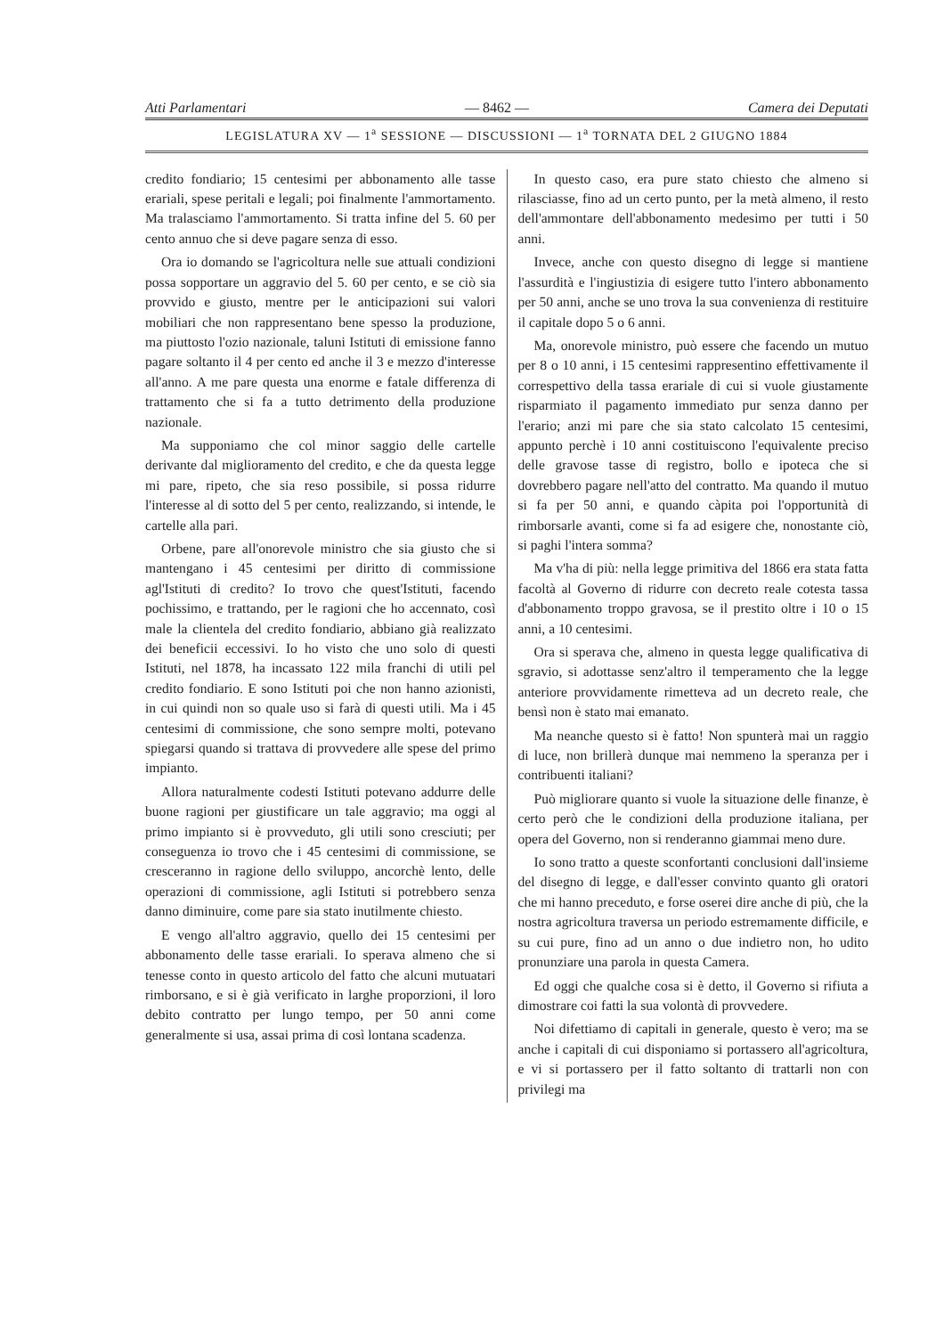Atti Parlamentari — 8462 — Camera dei Deputati
LEGISLATURA XV — 1<sup>a</sup> SESSIONE — DISCUSSIONI — 1<sup>a</sup> TORNATA DEL 2 GIUGNO 1884
credito fondiario; 15 centesimi per abbonamento alle tasse erariali, spese peritali e legali; poi finalmente l'ammortamento. Ma tralasciamo l'ammortamento. Si tratta infine del 5. 60 per cento annuo che si deve pagare senza di esso.
Ora io domando se l'agricoltura nelle sue attuali condizioni possa sopportare un aggravio del 5. 60 per cento, e se ciò sia provvido e giusto, mentre per le anticipazioni sui valori mobiliari che non rappresentano bene spesso la produzione, ma piuttosto l'ozio nazionale, taluni Istituti di emissione fanno pagare soltanto il 4 per cento ed anche il 3 e mezzo d'interesse all'anno. A me pare questa una enorme e fatale differenza di trattamento che si fa a tutto detrimento della produzione nazionale.
Ma supponiamo che col minor saggio delle cartelle derivante dal miglioramento del credito, e che da questa legge mi pare, ripeto, che sia reso possibile, si possa ridurre l'interesse al di sotto del 5 per cento, realizzando, si intende, le cartelle alla pari.
Orbene, pare all'onorevole ministro che sia giusto che si mantengano i 45 centesimi per diritto di commissione agl'Istituti di credito? Io trovo che quest'Istituti, facendo pochissimo, e trattando, per le ragioni che ho accennato, così male la clientela del credito fondiario, abbiano già realizzato dei beneficii eccessivi. Io ho visto che uno solo di questi Istituti, nel 1878, ha incassato 122 mila franchi di utili pel credito fondiario. E sono Istituti poi che non hanno azionisti, in cui quindi non so quale uso si farà di questi utili. Ma i 45 centesimi di commissione, che sono sempre molti, potevano spiegarsi quando si trattava di provvedere alle spese del primo impianto.
Allora naturalmente codesti Istituti potevano addurre delle buone ragioni per giustificare un tale aggravio; ma oggi al primo impianto si è provveduto, gli utili sono cresciuti; per conseguenza io trovo che i 45 centesimi di commissione, se cresceranno in ragione dello sviluppo, ancorchè lento, delle operazioni di commissione, agli Istituti si potrebbero senza danno diminuire, come pare sia stato inutilmente chiesto.
E vengo all'altro aggravio, quello dei 15 centesimi per abbonamento delle tasse erariali. Io sperava almeno che si tenesse conto in questo articolo del fatto che alcuni mutuatari rimborsano, e si è già verificato in larghe proporzioni, il loro debito contratto per lungo tempo, per 50 anni come generalmente si usa, assai prima di così lontana scadenza.
In questo caso, era pure stato chiesto che almeno si rilasciasse, fino ad un certo punto, per la metà almeno, il resto dell'ammontare dell'abbonamento medesimo per tutti i 50 anni.
Invece, anche con questo disegno di legge si mantiene l'assurdità e l'ingiustizia di esigere tutto l'intero abbonamento per 50 anni, anche se uno trova la sua convenienza di restituire il capitale dopo 5 o 6 anni.
Ma, onorevole ministro, può essere che facendo un mutuo per 8 o 10 anni, i 15 centesimi rappresentino effettivamente il correspettivo della tassa erariale di cui si vuole giustamente risparmiato il pagamento immediato pur senza danno per l'erario; anzi mi pare che sia stato calcolato 15 centesimi, appunto perchè i 10 anni costituiscono l'equivalente preciso delle gravose tasse di registro, bollo e ipoteca che si dovrebbero pagare nell'atto del contratto. Ma quando il mutuo si fa per 50 anni, e quando càpita poi l'opportunità di rimborsarle avanti, come si fa ad esigere che, nonostante ciò, si paghi l'intera somma?
Ma v'ha di più: nella legge primitiva del 1866 era stata fatta facoltà al Governo di ridurre con decreto reale cotesta tassa d'abbonamento troppo gravosa, se il prestito oltre i 10 o 15 anni, a 10 centesimi.
Ora si sperava che, almeno in questa legge qualificativa di sgravio, si adottasse senz'altro il temperamento che la legge anteriore provvidamente rimetteva ad un decreto reale, che bensì non è stato mai emanato.
Ma neanche questo si è fatto! Non spunterà mai un raggio di luce, non brillerà dunque mai nemmeno la speranza per i contribuenti italiani?
Può migliorare quanto si vuole la situazione delle finanze, è certo però che le condizioni della produzione italiana, per opera del Governo, non si renderanno giammai meno dure.
Io sono tratto a queste sconfortanti conclusioni dall'insieme del disegno di legge, e dall'esser convinto quanto gli oratori che mi hanno preceduto, e forse oserei dire anche di più, che la nostra agricoltura traversa un periodo estremamente difficile, e su cui pure, fino ad un anno o due indietro non, ho udito pronunziare una parola in questa Camera.
Ed oggi che qualche cosa si è detto, il Governo si rifiuta a dimostrare coi fatti la sua volontà di provvedere.
Noi difettiamo di capitali in generale, questo è vero; ma se anche i capitali di cui disponiamo si portassero all'agricoltura, e vi si portassero per il fatto soltanto di trattarli non con privilegi ma